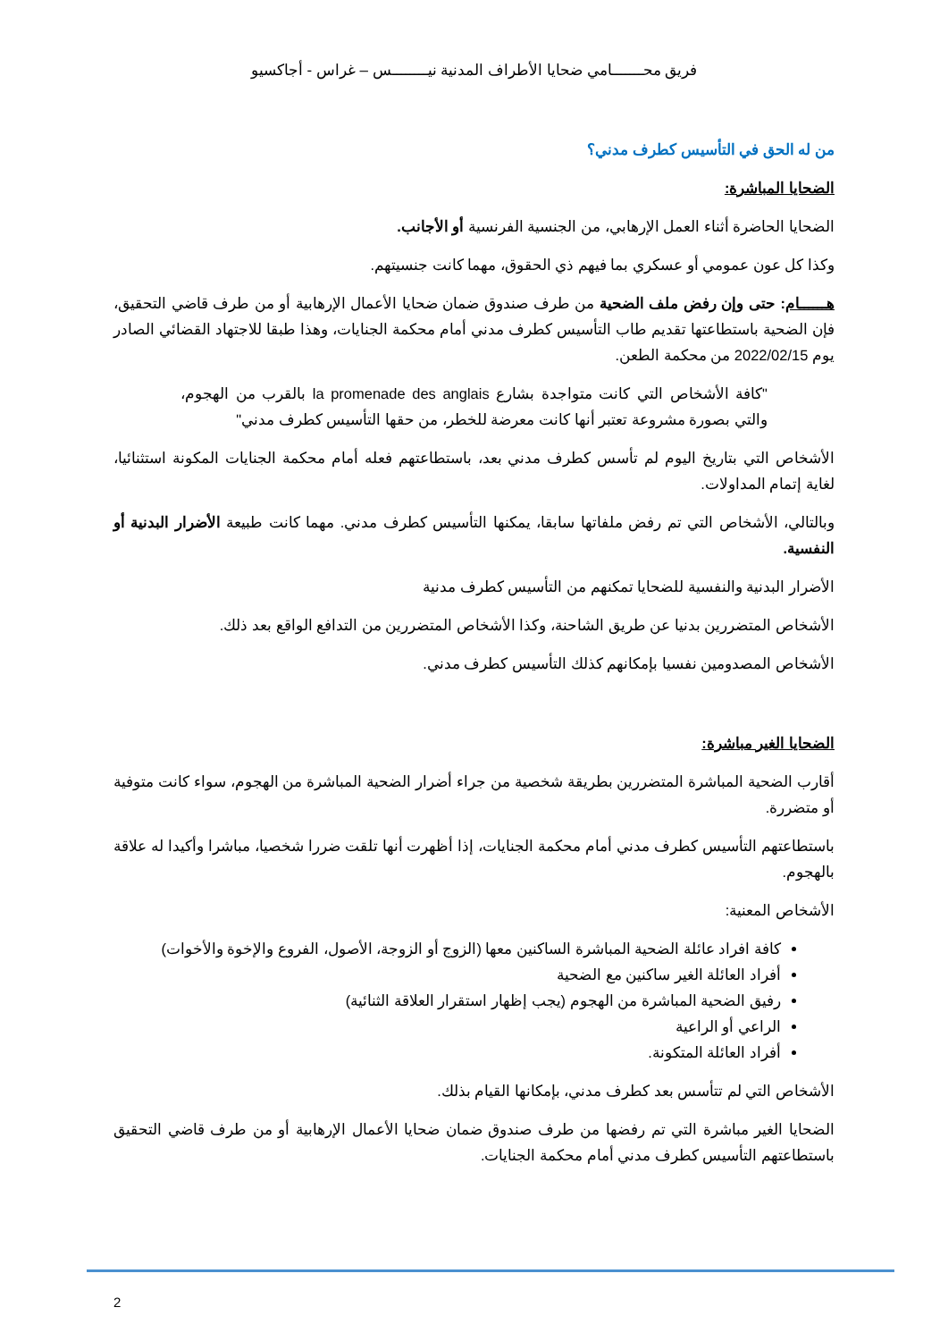فريق محـــــــامي ضحايا الأطراف المدنية نيــــــــس – غراس - أجاكسيو
من له الحق في التأسيس كطرف مدني؟
الضحايا المباشرة:
الضحايا الحاضرة أثناء العمل الإرهابي، من الجنسية الفرنسية أو الأجانب.
وكذا كل عون عمومي أو عسكري بما فيهم ذي الحقوق، مهما كانت جنسيتهم.
هــــــام: حتى وإن رفض ملف الضحية من طرف صندوق ضمان ضحايا الأعمال الإرهابية أو من طرف قاضي التحقيق، فإن الضحية باستطاعتها تقديم طاب التأسيس كطرف مدني أمام محكمة الجنايات، وهذا طبقا للاجتهاد القضائي الصادر يوم 2022/02/15 من محكمة الطعن.
"كافة الأشخاص التي كانت متواجدة بشارع la promenade des anglais بالقرب من الهجوم، والتي بصورة مشروعة تعتبر أنها كانت معرضة للخطر، من حقها التأسيس كطرف مدني"
الأشخاص التي بتاريخ اليوم لم تأسس كطرف مدني بعد، باستطاعتهم فعله أمام محكمة الجنايات المكونة استثنائيا، لغاية إتمام المداولات.
وبالتالي، الأشخاص التي تم رفض ملفاتها سابقا، يمكنها التأسيس كطرف مدني. مهما كانت طبيعة الأضرار البدنية أو النفسية.
الأضرار البدنية والنفسية للضحايا تمكنهم من التأسيس كطرف مدنية
الأشخاص المتضررين بدنيا عن طريق الشاحنة، وكذا الأشخاص المتضررين من التدافع الواقع بعد ذلك.
الأشخاص المصدومين نفسيا بإمكانهم كذلك التأسيس كطرف مدني.
الضحايا الغير مباشرة:
أقارب الضحية المباشرة المتضررين بطريقة شخصية من جراء أضرار الضحية المباشرة من الهجوم، سواء كانت متوفية أو متضررة.
باستطاعتهم التأسيس كطرف مدني أمام محكمة الجنايات، إذا أظهرت أنها تلقت ضررا شخصيا، مباشرا وأكيدا له علاقة بالهجوم.
الأشخاص المعنية:
كافة افراد عائلة الضحية المباشرة الساكنين معها (الزوج أو الزوجة، الأصول، الفروع والإخوة والأخوات)
أفراد العائلة الغير ساكنين مع الضحية
رفيق الضحية المباشرة من الهجوم (يجب إظهار استقرار العلاقة الثنائية)
الراعي أو الراعية
أفراد العائلة المتكونة.
الأشخاص التي لم تتأسس بعد كطرف مدني، بإمكانها القيام بذلك.
الضحايا الغير مباشرة التي تم رفضها من طرف صندوق ضمان ضحايا الأعمال الإرهابية أو من طرف قاضي التحقيق باستطاعتهم التأسيس كطرف مدني أمام محكمة الجنايات.
2